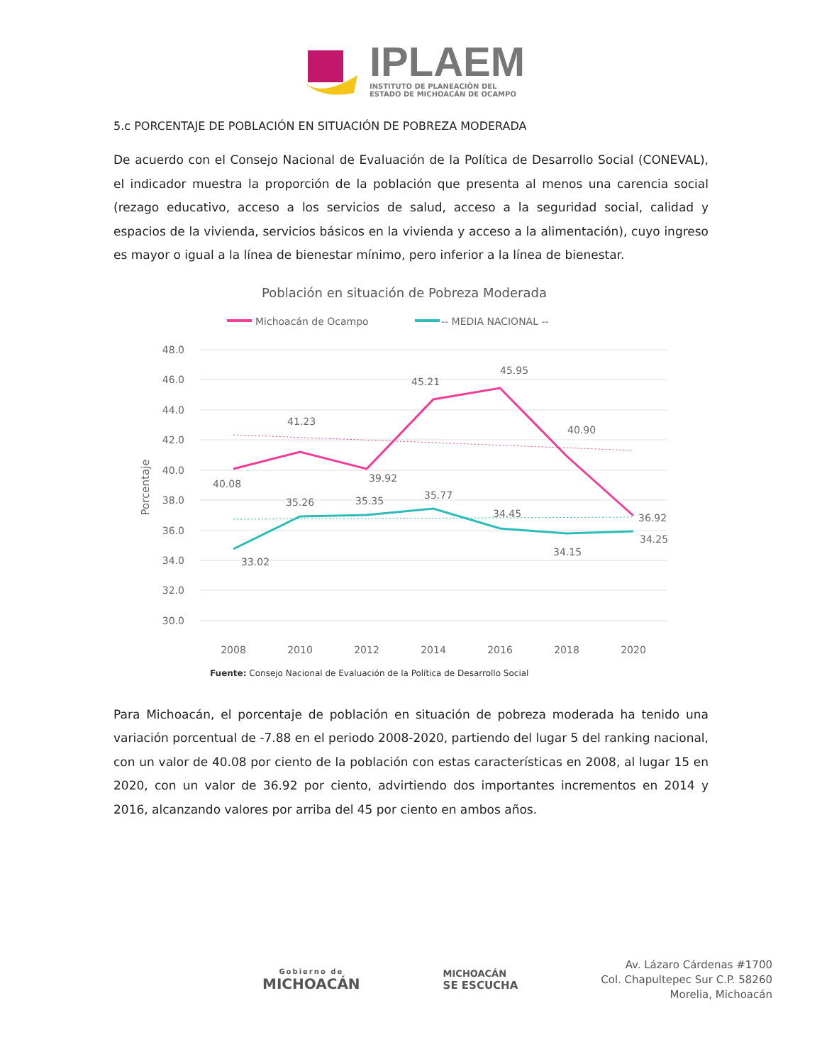IPLAEM
INSTITUTO DE PLANEACIÓN DEL
ESTADO DE MICHOACÁN DE OCAMPO
5.c PORCENTAJE DE POBLACIÓN EN SITUACIÓN DE POBREZA MODERADA
De acuerdo con el Consejo Nacional de Evaluación de la Política de Desarrollo Social (CONEVAL), el indicador muestra la proporción de la población que presenta al menos una carencia social (rezago educativo, acceso a los servicios de salud, acceso a la seguridad social, calidad y espacios de la vivienda, servicios básicos en la vivienda y acceso a la alimentación), cuyo ingreso es mayor o igual a la línea de bienestar mínimo, pero inferior a la línea de bienestar.
Población en situación de Pobreza Moderada
Michoacán de Ocampo
-- MEDIA NACIONAL --
48.0
46.0
44.0
42.0
40.0
38.0
36.0
34.0
32.0
30.0
Porcentaje
40.08
41.23
39.92
45.21
45.95
40.90
36.92
33.02
35.26
35.35
35.77
34.45
34.15
34.25
2008
2010
2012
2014
2016
2018
2020
Fuente: Consejo Nacional de Evaluación de la Política de Desarrollo Social
Para Michoacán, el porcentaje de población en situación de pobreza moderada ha tenido una variación porcentual de -7.88 en el periodo 2008-2020, partiendo del lugar 5 del ranking nacional, con un valor de 40.08 por ciento de la población con estas características en 2008, al lugar 15 en 2020, con un valor de 36.92 por ciento, advirtiendo dos importantes incrementos en 2014 y 2016, alcanzando valores por arriba del 45 por ciento en ambos años.
Gobierno de
MICHOACÁN
MICHOACÁN
SE ESCUCHA
Av. Lázaro Cárdenas #1700
Col. Chapultepec Sur C.P. 58260
Morelia, Michoacán